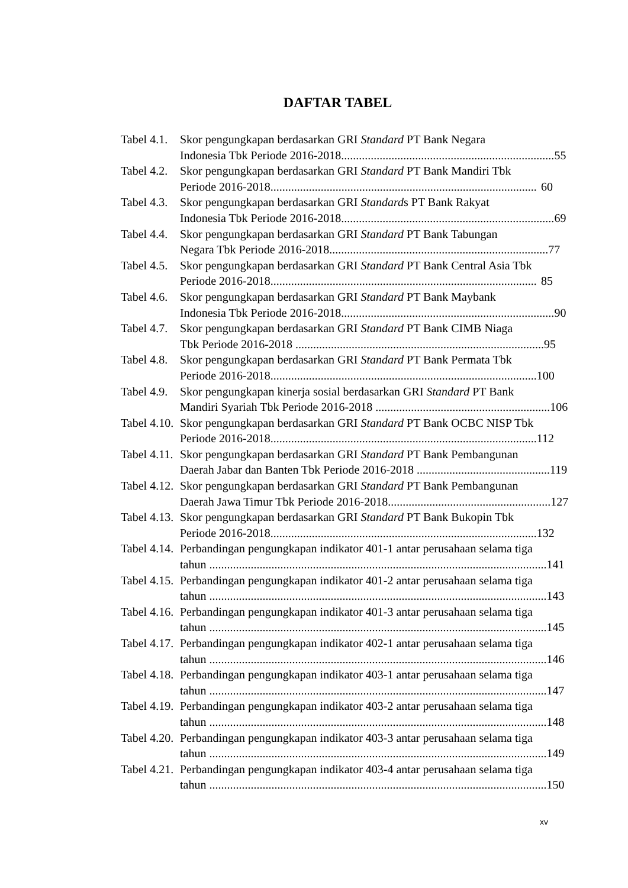DAFTAR TABEL
Tabel 4.1.
Skor pengungkapan berdasarkan GRI Standard PT Bank Negara
Indonesia Tbk Periode 2016-2018........................................................................ 55
Tabel 4.2.
Skor pengungkapan berdasarkan GRI Standard PT Bank Mandiri Tbk
Periode 2016-2018.......................................................................................... 60
Tabel 4.3.
Skor pengungkapan berdasarkan GRI Standards PT Bank Rakyat
Indonesia Tbk Periode 2016-2018........................................................................ 69
Tabel 4.4.
Skor pengungkapan berdasarkan GRI Standard PT Bank Tabungan
Negara Tbk Periode 2016-2018.......................................................................... 77
Tabel 4.5.
Skor pengungkapan berdasarkan GRI Standard PT Bank Central Asia Tbk
Periode 2016-2018.......................................................................................... 85
Tabel 4.6.
Skor pengungkapan berdasarkan GRI Standard PT Bank Maybank
Indonesia Tbk Periode 2016-2018........................................................................ 90
Tabel 4.7.
Skor pengungkapan berdasarkan GRI Standard PT Bank CIMB Niaga
Tbk Periode 2016-2018 .................................................................................... 95
Tabel 4.8.
Skor pengungkapan berdasarkan GRI Standard PT Bank Permata Tbk
Periode 2016-2018.......................................................................................... 100
Tabel 4.9.
Skor pengungkapan kinerja sosial berdasarkan GRI Standard PT Bank
Mandiri Syariah Tbk Periode 2016-2018 ........................................................... 106
Tabel 4.10.
Skor pengungkapan berdasarkan GRI Standard PT Bank OCBC NISP Tbk
Periode 2016-2018.......................................................................................... 112
Tabel 4.11.
Skor pengungkapan berdasarkan GRI Standard PT Bank Pembangunan
Daerah Jabar dan Banten Tbk Periode 2016-2018 ............................................. 119
Tabel 4.12.
Skor pengungkapan berdasarkan GRI Standard PT Bank Pembangunan
Daerah Jawa Timur Tbk Periode 2016-2018....................................................... 127
Tabel 4.13.
Skor pengungkapan berdasarkan GRI Standard PT Bank Bukopin Tbk
Periode 2016-2018.......................................................................................... 132
Tabel 4.14.
Perbandingan pengungkapan indikator 401-1 antar perusahaan selama tiga
tahun .................................................................................................................. 141
Tabel 4.15.
Perbandingan pengungkapan indikator 401-2 antar perusahaan selama tiga
tahun .................................................................................................................. 143
Tabel 4.16.
Perbandingan pengungkapan indikator 401-3 antar perusahaan selama tiga
tahun .................................................................................................................. 145
Tabel 4.17.
Perbandingan pengungkapan indikator 402-1 antar perusahaan selama tiga
tahun .................................................................................................................. 146
Tabel 4.18.
Perbandingan pengungkapan indikator 403-1 antar perusahaan selama tiga
tahun .................................................................................................................. 147
Tabel 4.19.
Perbandingan pengungkapan indikator 403-2 antar perusahaan selama tiga
tahun .................................................................................................................. 148
Tabel 4.20.
Perbandingan pengungkapan indikator 403-3 antar perusahaan selama tiga
tahun .................................................................................................................. 149
Tabel 4.21.
Perbandingan pengungkapan indikator 403-4 antar perusahaan selama tiga
tahun .................................................................................................................. 150
xv